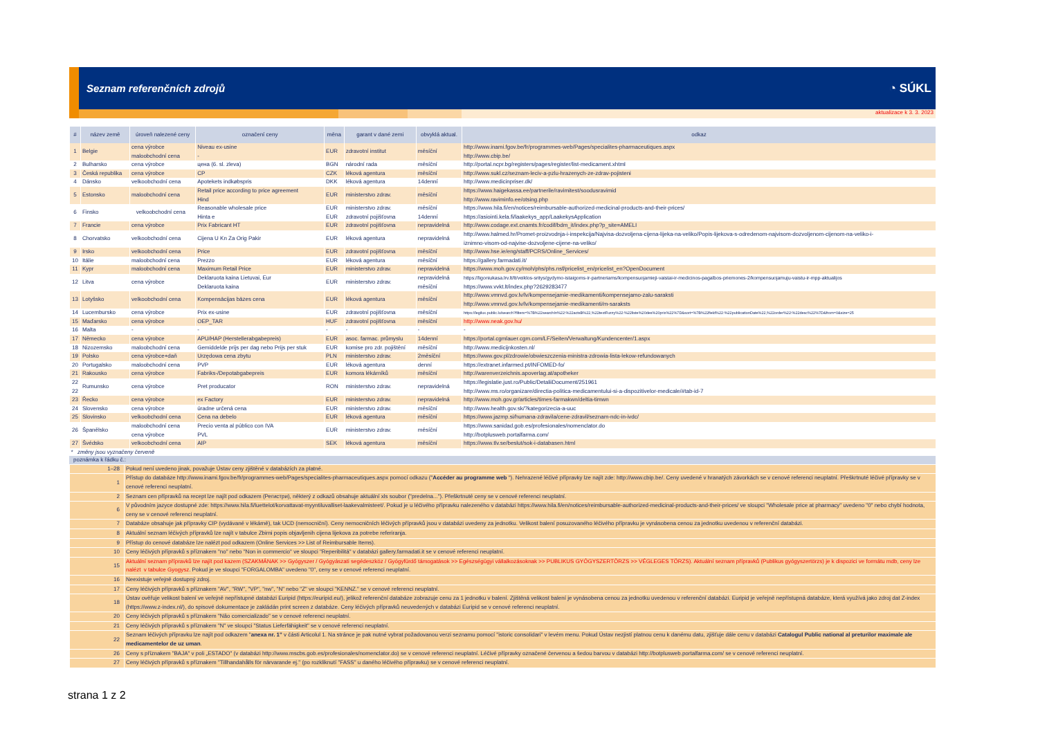Seznam referenčních zdrojů ◔ SÚKL
aktualizace k 3. 3. 2023
| # | název země | úroveň nalezené ceny | označení ceny | měna | garant v dané zemi | obvyklá aktual. | odkaz |
| --- | --- | --- | --- | --- | --- | --- | --- |
| 1 | Belgie | cena výrobce maloobchodní cena | Niveau ex-usine - | EUR | zdravotní institut | měsíční | http://www.inami.fgov.be/fr/programmes-web/Pages/specialites-pharmaceutiques.aspx http://www.cbip.be/ |
| 2 | Bulharsko | cena výrobce | цена (6. sl. zleva) | BGN | národní rada | měsíční | http://portal.ncpr.bg/registers/pages/register/list-medicament.xhtml |
| 3 | Česká republika | cena výrobce | CP | CZK | léková agentura | měsíční | http://www.sukl.cz/seznam-leciv-a-pzlu-hrazenych-ze-zdrav-pojisteni |
| 4 | Dánsko | velkoobchodní cena | Apotekets indkøbspris | DKK | léková agentura | 14denní | http://www.medicinpriser.dk/ |
| 5 | Estonsko | maloobchodní cena | Retail price according to price agreement Hind | EUR | ministerstvo zdrav. | měsíční | https://www.haigekassa.ee/partnerile/ravimitest/soodusravimid http://www.raviminfo.ee/otsing.php |
| 6 | Finsko | velkoobchodní cena | Reasonable wholesale price Hinta e | EUR EUR | ministerstvo zdrav. zdravotní pojišťovna | měsíční 14denní | https://www.hila.fi/en/notices/reimbursable-authorized-medicinal-products-and-their-prices/ https://asiointi.kela.fi/laakekys_app/LaakekysApplication |
| 7 | Francie | cena výrobce | Prix Fabricant HT | EUR | zdravotní pojišťovna | nepravidelná | http://www.codage.ext.cnamts.fr/codif/bdm_it/index.php?p_site=AMELI |
| 8 | Chorvatsko | velkoobchodní cena | Cijena U Kn Za Orig Pakir | EUR | léková agentura | nepravidelná | http://www.halmed.hr/Promet-proizvodnja-i-inspekcija/Najvisa-dozvoljena-cijena-lijeka-na-veliko/Popis-lijekova-s-odredenom-najvisom-dozvoljenom-cijenom-na-veliko-i- iznimno-visom-od-najvise-dozvoljene-cijene-na-veliko/ |
| 9 | Irsko | velkoobchodní cena | Price | EUR | zdravotní pojišťovna | měsíční | http://www.hse.ie/eng/staff/PCRS/Online_Services/ |
| 10 | Itálie | maloobchodní cena | Prezzo | EUR | léková agentura | měsíční | https://gallery.farmadati.it/ |
| 11 | Kypr | maloobchodní cena | Maximum Retail Price | EUR | ministerstvo zdrav. | nepravidelná | https://www.moh.gov.cy/moh/phs/phs.nsf/pricelist_en/pricelist_en?OpenDocument |
| 12 | Litva | cena výrobce | Deklaruota kaina Lietuvai, Eur Deklaruota kaina | EUR | ministerstvo zdrav. | nepravidelná měsíční | https://ligoniukasa.lrv.lt/lt/veiklos-sritys/gydymo-istaigoms-ir-partneriams/kompensuojamieji-vaistai-ir-medicinos-pagalbos-priemones-2/kompensuojamuju-vaistu-ir-mpp-aktualijos https://www.vvkt.lt/index.php?2629283477 |
| 13 | Lotyšsko | velkoobchodní cena | Kompensācijas bāzes cena | EUR | léková agentura | měsíční | http://www.vmnvd.gov.lv/lv/kompensejamie-medikamenti/kompensejamo-zalu-saraksti http://www.vmnvd.gov.lv/lv/kompensejamie-medikamenti/m-saraksts |
| 14 | Lucembursko | cena výrobce | Prix ex-usine | EUR | zdravotní pojišťovna | měsíční | https://legilux.public.lu/search?filters=%7B%22searchIn%22:%22actsB%22,%22textFuzzy%22:%22liste%20des%20prix%22%7D&sort=%7B%22field%22:%22publicationDate%22,%22order%22:%22desc%22%7D&from=0&size=25 |
| 15 | Maďarsko | cena výrobce | OEP_TAR | HUF | zdravotní pojišťovna | měsíční | http://www.neak.gov.hu/ |
| 16 | Malta | - | - | - | - | - | - |
| 17 | Německo | cena výrobce | APU/HAP (Herstellerabgabepreis) | EUR | asoc. farmac. průmyslu | 14denní | https://portal.cgmlauer.cgm.com/LF/Seiten/Verwaltung/Kundencenter/1.aspx |
| 18 | Nizozemsko | maloobchodní cena | Gemiddelde prijs per dag nebo Prijs per stuk | EUR | komise pro zdr. pojištění | měsíční | http://www.medicijnkosten.nl/ |
| 19 | Polsko | cena výrobce+daň | Urzędowa cena zbytu | PLN | ministerstvo zdrav. | 2měsíční | https://www.gov.pl/zdrowie/obwieszczenia-ministra-zdrowia-lista-lekow-refundowanych |
| 20 | Portugalsko | maloobchodní cena | PVP | EUR | léková agentura | denní | https://extranet.infarmed.pt/INFOMED-fo/ |
| 21 | Rakousko | cena výrobce | Fabriks-/Depotabgabepreis | EUR | komora lékárníků | měsíční | http://warenverzeichnis.apoverlag.at/apotheker |
| 22 22 | Rumunsko | cena výrobce | Pret producator | RON | ministerstvo zdrav. | nepravidelná | https://legislatie.just.ro/Public/DetaliiDocument/251961 http://www.ms.ro/organizare/directia-politica-medicamentului-si-a-dispozitivelor-medicale/#tab-id-7 |
| 23 | Řecko | cena výrobce | ex Factory | EUR | ministerstvo zdrav. | nepravidelná | http://www.moh.gov.gr/articles/times-farmakwn/deltia-timwn |
| 24 | Slovensko | cena výrobce | úradne určená cena | EUR | ministerstvo zdrav. | měsíční | http://www.health.gov.sk/?kategorizecia-a-uuc |
| 25 | Slovinsko | velkoobchodní cena | Cena na debelo | EUR | léková agentura | měsíční | https://www.jazmp.si/humana-zdravila/cene-zdravil/seznam-ndc-in-ivdc/ |
| 26 | Španělsko | maloobchodní cena cena výrobce | Precio venta al público con IVA PVL | EUR | ministerstvo zdrav. | měsíční | https://www.sanidad.gob.es/profesionales/nomenclator.do http://botplusweb.portalfarma.com/ |
| 27 | Švédsko | velkoobchodní cena | AIP | SEK | léková agentura | měsíční | https://www.tlv.se/beslut/sok-i-databasen.html |
* změny jsou vyznačeny červeně
poznámka k řádku č.:
| 1–28 | Pokud není uvedeno jinak, považuje Ústav ceny zjištěné v databázích za platné. |
| 1 | Přístup do databáze http://www.inami.fgov.be/fr/programmes-web/Pages/specialites-pharmaceutiques.aspx pomocí odkazu (" Accéder au programme web "). Nehrazené léčivé přípravky lze najít zde: http://www.cbip.be/. Ceny uvedené v hranatých závorkách se v cenové referenci neuplatní. Přeškrtnuté léčivé přípravky se v cenové referenci neuplatní. |
| 2 | Seznam cen přípravků na recept lze najít pod odkazem (Регистри), některý z odkazů obsahuje aktuální xls soubor ("predelna..."). Přeškrtnuté ceny se v cenové referenci neuplatní. |
| 6 | V původním jazyce dostupné zde: https://www.hila.fi/luettelot/korvattavat-myyntiluvalliset-laakevalmisteet/. Pokud je u léčivého přípravku nalezeného v databázi https://www.hila.fi/en/notices/reimbursable-authorized-medicinal-products-and-their-prices/ ve sloupci "Wholesale price at pharmacy" uvedeno "0" nebo chybí hodnota, ceny se v cenové referenci neuplatní. |
| 7 | Databáze obsahuje jak přípravky CIP (vydávané v lékárně), tak UCD (nemocniční). Ceny nemocničních léčivých přípravků jsou v databázi uvedeny za jednotku. Velikost balení posuzovaného léčivého přípravku je vynásobena cenou za jednotku uvedenou v referenční databázi. |
| 8 | Aktuální seznam léčivých přípravků lze najít v tabulce Zbirni popis objavljenih cijena lijekova za potrebe referiranja. |
| 9 | Přístup do cenové databáze lze nalézt pod odkazem (Online Services >> List of Reimbursable Items). |
| 10 | Ceny léčivých přípravků s příznakem "no" nebo "Non in commercio" ve sloupci "Reperibilitá" v databázi gallery.farmadati.it se v cenové referenci neuplatní. |
| 15 | Aktuální seznam přípravků lze najít pod kazem (SZAKMÁNAK >> Gyógyszer / Gyógyászati segédeszköz / Gyógyfürdő támogatások >> Egészségügyi vállalkozásoknak >> PUBLIKUS GYÓGYSZERTÖRZS >> VÉGLEGES TÖRZS). Aktuální seznam přípravků (Publikus gyógyszertörzs) je k dispozici ve formátu mdb, ceny lze nalézt v tabulce Gyogysz . Pokud je ve sloupci "FORGALOMBA" uvedeno "0", ceny se v cenové referenci neuplatní. |
| 16 | Neexistuje veřejně dostupný zdroj. |
| 17 | Ceny léčivých přípravků s příznakem "AV", "RW", "VP", "nw", "N" nebo "Z" ve sloupci "KENNZ." se v cenové referenci neuplatní. |
| 18 | Ústav ověřuje velikost balení ve veřejně nepřístupné databázi Euripid (https://euripid.eu/), jelikož referenční databáze zobrazuje cenu za 1 jednotku v balení. Zjištěná velikost balení je vynásobena cenou za jednotku uvedenou v referenční databázi. Euripid je veřejně nepřístupná databáze, která využívá jako zdroj dat Z-index (https://www.z-index.nl/), do spisové dokumentace je zakládán print screen z databáze. Ceny léčivých přípravků neuvedených v databázi Euripid se v cenové referenci neuplatní. |
| 20 | Ceny léčivých přípravků s příznakem "Não comercializado" se v cenové referenci neuplatní. |
| 21 | Ceny léčivých přípravků s příznakem "N" ve sloupci "Status Lieferfähigkeit" se v cenové referenci neuplatní. |
| 22 | Seznam léčivých přípravku lze najít pod odkazem " anexa nr. 1" v části Articolul 1. Na stránce je pak nutné vybrat požadovanou verzi seznamu pomocí "istoric consolidari" v levém menu. Pokud Ústav nezjistí platnou cenu k danému datu, zjišťuje dále cenu v databázi Catalogul Public national al preturilor maximale ale medicamentelor de uz uman . |
| 26 | Ceny s příznakem "BAJA" v poli „ESTADO" (v databázi http://www.mscbs.gob.es/profesionales/nomenclator.do) se v cenové referenci neuplatní. Léčivé přípravky označené červenou a šedou barvou v databázi http://botplusweb.portalfarma.com/ se v cenové referenci neuplatní. |
| 27 | Ceny léčivých přípravků s příznakem "Tillhandahålls för närvarande ej." (po rozkliknutí "FASS" u daného léčivého přípravku) se v cenové referenci neuplatní. |
strana 1 z 2